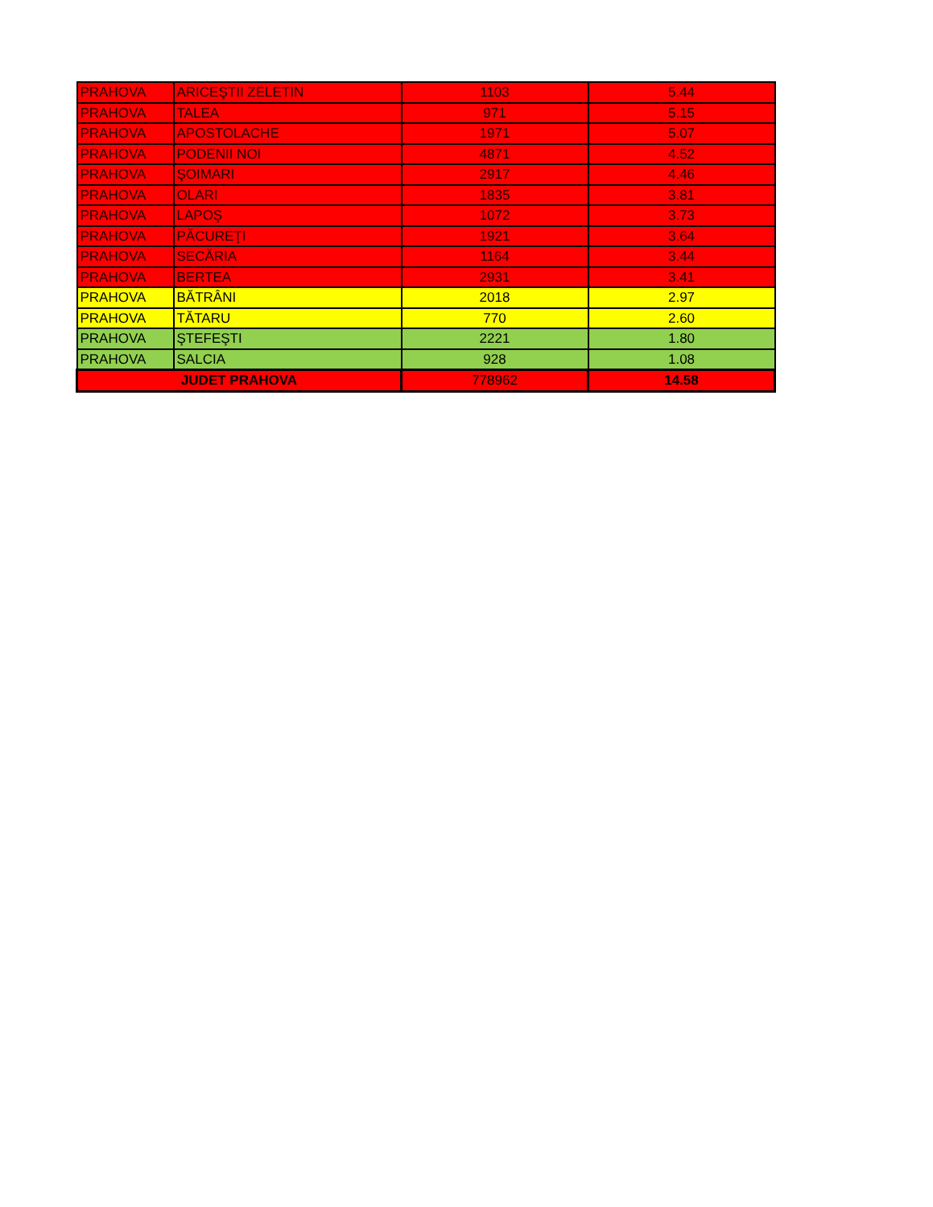| PRAHOVA | ARICEŞTII ZELETIN | 1103 | 5.44 |
| PRAHOVA | TALEA | 971 | 5.15 |
| PRAHOVA | APOSTOLACHE | 1971 | 5.07 |
| PRAHOVA | PODENII NOI | 4871 | 4.52 |
| PRAHOVA | ŞOIMARI | 2917 | 4.46 |
| PRAHOVA | OLARI | 1835 | 3.81 |
| PRAHOVA | LAPOŞ | 1072 | 3.73 |
| PRAHOVA | PĂCUREŢI | 1921 | 3.64 |
| PRAHOVA | SECĂRIA | 1164 | 3.44 |
| PRAHOVA | BERTEA | 2931 | 3.41 |
| PRAHOVA | BĂTRÂNI | 2018 | 2.97 |
| PRAHOVA | TĂTARU | 770 | 2.60 |
| PRAHOVA | ŞTEFEŞTI | 2221 | 1.80 |
| PRAHOVA | SALCIA | 928 | 1.08 |
| JUDET PRAHOVA | | 778962 | 14.58 |